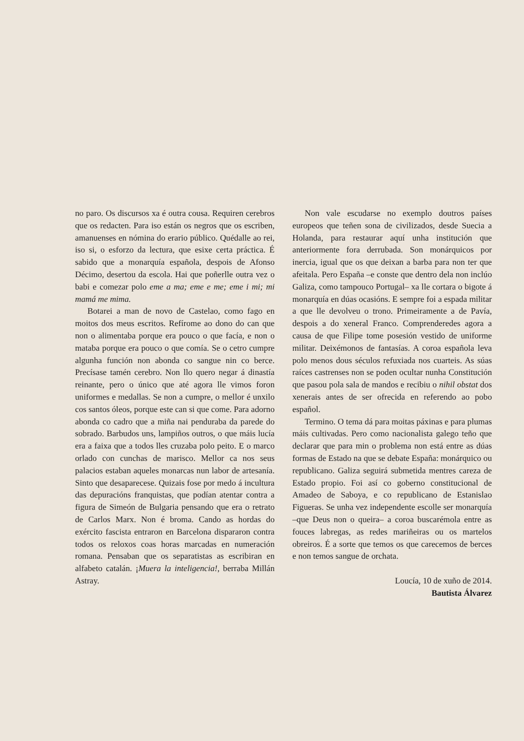no paro. Os discursos xa é outra cousa. Requiren cerebros que os redacten. Para iso están os negros que os escriben, amanuenses en nómina do erario público. Quédalle ao rei, iso si, o esforzo da lectura, que esixe certa práctica. É sabido que a monarquía española, despois de Afonso Décimo, desertou da escola. Hai que poñerlle outra vez o babi e comezar polo eme a ma; eme e me; eme i mi; mi mamá me mima.
Botarei a man de novo de Castelao, como fago en moitos dos meus escritos. Refírome ao dono do can que non o alimentaba porque era pouco o que facía, e non o mataba porque era pouco o que comía. Se o cetro cumpre algunha función non abonda co sangue nin co berce. Precísase tamén cerebro. Non llo quero negar á dinastía reinante, pero o único que até agora lle vimos foron uniformes e medallas. Se non a cumpre, o mellor é unxilo cos santos óleos, porque este can si que come. Para adorno abonda co cadro que a miña nai penduraba da parede do sobrado. Barbudos uns, lampiños outros, o que máis lucía era a faixa que a todos lles cruzaba polo peito. E o marco orlado con cunchas de marisco. Mellor ca nos seus palacios estaban aqueles monarcas nun labor de artesanía. Sinto que desaparecese. Quizais fose por medo á incultura das depuracións franquistas, que podían atentar contra a figura de Simeón de Bulgaria pensando que era o retrato de Carlos Marx. Non é broma. Cando as hordas do exército fascista entraron en Barcelona dispararon contra todos os reloxos coas horas marcadas en numeración romana. Pensaban que os separatistas as escribiran en alfabeto catalán. ¡Muera la inteligencia!, berraba Millán Astray.
Non vale escudarse no exemplo doutros países europeos que teñen sona de civilizados, desde Suecia a Holanda, para restaurar aquí unha institución que anteriormente fora derrubada. Son monárquicos por inercia, igual que os que deixan a barba para non ter que afeitala. Pero España –e conste que dentro dela non inclúo Galiza, como tampouco Portugal– xa lle cortara o bigote á monarquía en dúas ocasións. E sempre foi a espada militar a que lle devolveu o trono. Primeiramente a de Pavía, despois a do xeneral Franco. Comprenderedes agora a causa de que Filipe tome posesión vestido de uniforme militar. Deixémonos de fantasías. A coroa española leva polo menos dous séculos refuxiada nos cuarteis. As súas raíces castrenses non se poden ocultar nunha Constitución que pasou pola sala de mandos e recibiu o nihil obstat dos xenerais antes de ser ofrecida en referendo ao pobo español.
Termino. O tema dá para moitas páxinas e para plumas máis cultivadas. Pero como nacionalista galego teño que declarar que para min o problema non está entre as dúas formas de Estado na que se debate España: monárquico ou republicano. Galiza seguirá submetida mentres careza de Estado propio. Foi así co goberno constitucional de Amadeo de Saboya, e co republicano de Estanislao Figueras. Se unha vez independente escolle ser monarquía –que Deus non o queira– a coroa buscarémola entre as fouces labregas, as redes mariñeiras ou os martelos obreiros. É a sorte que temos os que carecemos de berces e non temos sangue de orchata.
Loucía, 10 de xuño de 2014.
Bautista Álvarez